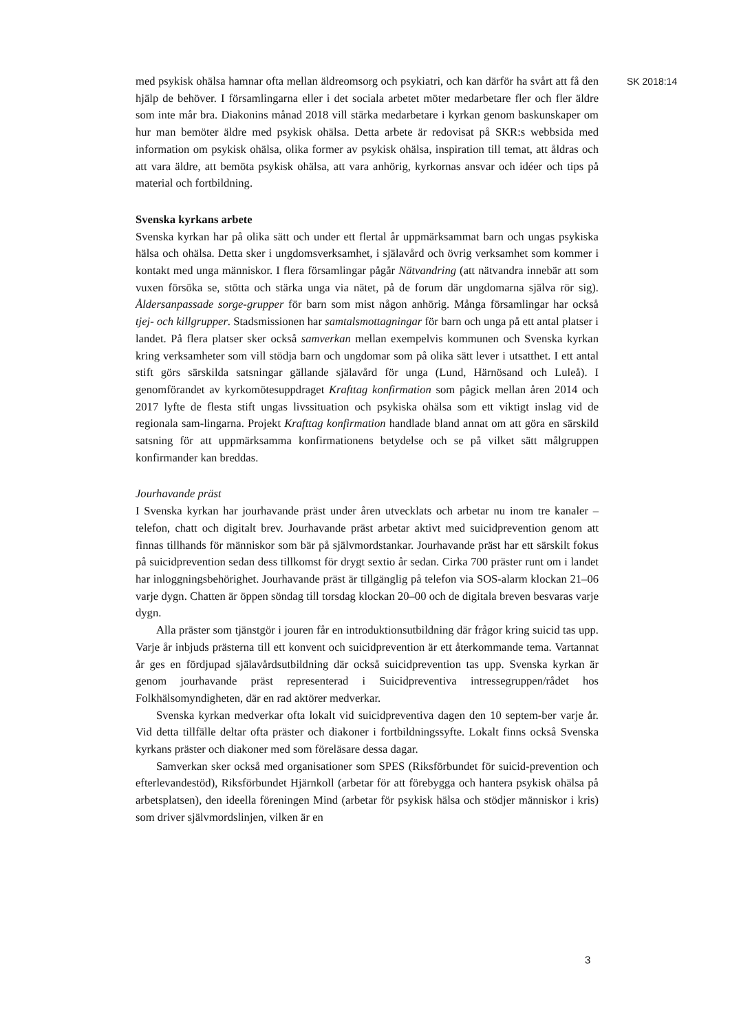med psykisk ohälsa hamnar ofta mellan äldreomsorg och psykiatri, och kan därför ha svårt att få den hjälp de behöver. I församlingarna eller i det sociala arbetet möter medarbetare fler och fler äldre som inte mår bra. Diakonins månad 2018 vill stärka medarbetare i kyrkan genom baskunskaper om hur man bemöter äldre med psykisk ohälsa. Detta arbete är redovisat på SKR:s webbsida med information om psykisk ohälsa, olika former av psykisk ohälsa, inspiration till temat, att åldras och att vara äldre, att bemöta psykisk ohälsa, att vara anhörig, kyrkornas ansvar och idéer och tips på material och fortbildning.
Svenska kyrkans arbete
Svenska kyrkan har på olika sätt och under ett flertal år uppmärksammat barn och ungas psykiska hälsa och ohälsa. Detta sker i ungdomsverksamhet, i själavård och övrig verksamhet som kommer i kontakt med unga människor. I flera församlingar pågår Nätvandring (att nätvandra innebär att som vuxen försöka se, stötta och stärka unga via nätet, på de forum där ungdomarna själva rör sig). Åldersanpassade sorge-grupper för barn som mist någon anhörig. Många församlingar har också tjej- och killgrupper. Stadsmissionen har samtalsmottagningar för barn och unga på ett antal platser i landet. På flera platser sker också samverkan mellan exempelvis kommunen och Svenska kyrkan kring verksamheter som vill stödja barn och ungdomar som på olika sätt lever i utsatthet. I ett antal stift görs särskilda satsningar gällande själavård för unga (Lund, Härnösand och Luleå). I genomförandet av kyrkomötesuppdraget Krafttag konfirmation som pågick mellan åren 2014 och 2017 lyfte de flesta stift ungas livssituation och psykiska ohälsa som ett viktigt inslag vid de regionala sam-lingarna. Projekt Krafttag konfirmation handlade bland annat om att göra en särskild satsning för att uppmärksamma konfirmationens betydelse och se på vilket sätt målgruppen konfirmander kan breddas.
Jourhavande präst
I Svenska kyrkan har jourhavande präst under åren utvecklats och arbetar nu inom tre kanaler – telefon, chatt och digitalt brev. Jourhavande präst arbetar aktivt med suicidprevention genom att finnas tillhands för människor som bär på självmordstankar. Jourhavande präst har ett särskilt fokus på suicidprevention sedan dess tillkomst för drygt sextio år sedan. Cirka 700 präster runt om i landet har inloggningsbehörighet. Jourhavande präst är tillgänglig på telefon via SOS-alarm klockan 21–06 varje dygn. Chatten är öppen söndag till torsdag klockan 20–00 och de digitala breven besvaras varje dygn.
Alla präster som tjänstgör i jouren får en introduktionsutbildning där frågor kring suicid tas upp. Varje år inbjuds prästerna till ett konvent och suicidprevention är ett återkommande tema. Vartannat år ges en fördjupad själavårdsutbildning där också suicidprevention tas upp. Svenska kyrkan är genom jourhavande präst representerad i Suicidpreventiva intressegruppen/rådet hos Folkhälsomyndigheten, där en rad aktörer medverkar.
Svenska kyrkan medverkar ofta lokalt vid suicidpreventiva dagen den 10 septem-ber varje år. Vid detta tillfälle deltar ofta präster och diakoner i fortbildningssyfte. Lokalt finns också Svenska kyrkans präster och diakoner med som föreläsare dessa dagar.
Samverkan sker också med organisationer som SPES (Riksförbundet för suicid-prevention och efterlevandestöd), Riksförbundet Hjärnkoll (arbetar för att förebygga och hantera psykisk ohälsa på arbetsplatsen), den ideella föreningen Mind (arbetar för psykisk hälsa och stödjer människor i kris) som driver självmordslinjen, vilken är en
SK 2018:14
3